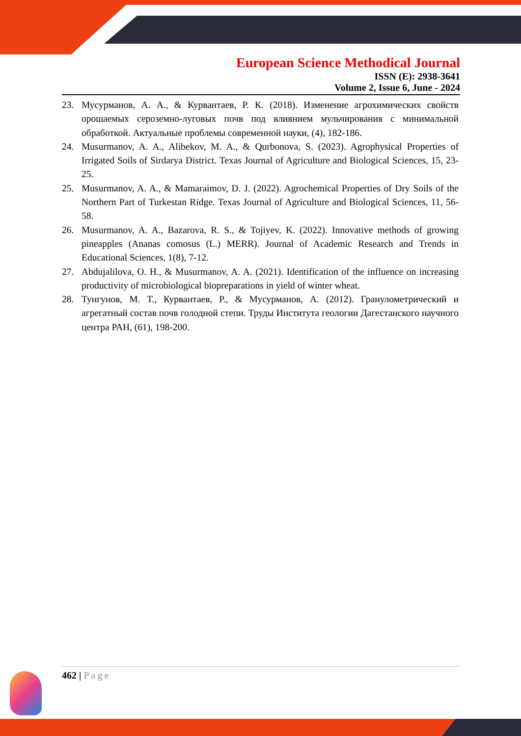European Science Methodical Journal
ISSN (E): 2938-3641
Volume 2, Issue 6, June - 2024
23. Мусурманов, А. А., & Курвантаев, Р. К. (2018). Изменение агрохимических свойств орошаемых сероземно-луговых почв под влиянием мульчирования с минимальной обработкой. Актуальные проблемы современной науки, (4), 182-186.
24. Musurmanov, A. A., Alibekov, M. A., & Qurbonova, S. (2023). Agrophysical Properties of Irrigated Soils of Sirdarya District. Texas Journal of Agriculture and Biological Sciences, 15, 23-25.
25. Musurmanov, A. A., & Mamaraimov, D. J. (2022). Agrochemical Properties of Dry Soils of the Northern Part of Turkestan Ridge. Texas Journal of Agriculture and Biological Sciences, 11, 56-58.
26. Musurmanov, A. A., Bazarova, R. S., & Tojiyev, K. (2022). Innovative methods of growing pineapples (Ananas comosus (L.) MERR). Journal of Academic Research and Trends in Educational Sciences, 1(8), 7-12.
27. Abdujalilova, O. H., & Musurmanov, A. A. (2021). Identification of the influence on increasing productivity of microbiological biopreparations in yield of winter wheat.
28. Тунгунов, М. Т., Курвантаев, Р., & Мусурманов, А. (2012). Гранулометрический и агрегатный состав почв голодной степи. Труды Института геологии Дагестанского научного центра РАН, (61), 198-200.
462 | Page